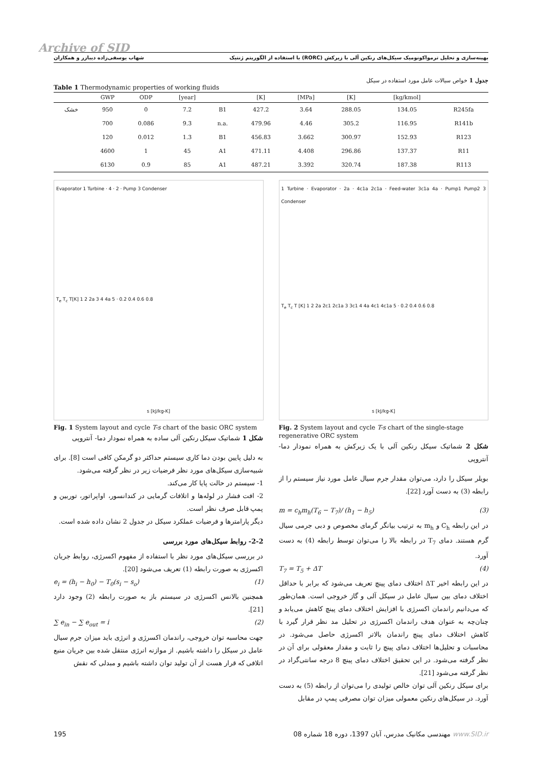Archive of SID
بهینه‌سازی و تحلیل ترمواکونومیک سیکل‌های رنکین آلی با زیرکش (RORC) با استفاده از الگوریتم ژنتیک شهاب یوسفی‌زاده دیبازر و همکاران
جدول 1 خواص سیالات عامل مورد استفاده در سیکل
Table 1 Thermodynamic properties of working fluids
| | GWP | ODP | [year] | | [K] | [MPa] | [K] | [kg/kmol] | |
| --- | --- | --- | --- | --- | --- | --- | --- | --- | --- |
| خشک | 950 | 0 | 7.2 | B1 | 427.2 | 3.64 | 288.05 | 134.05 | R245fa |
| | 700 | 0.086 | 9.3 | n.a. | 479.96 | 4.46 | 305.2 | 116.95 | R141b |
| | 120 | 0.012 | 1.3 | B1 | 456.83 | 3.662 | 300.97 | 152.93 | R123 |
| | 4600 | 1 | 45 | A1 | 471.11 | 4.408 | 296.86 | 137.37 | R11 |
| | 6130 | 0.9 | 85 | A1 | 487.21 | 3.392 | 320.74 | 187.38 | R113 |
Evaporator 1 Turbine · 4 · 2 · Pump 3 Condenser
T<sub>e</sub> T<sub>c</sub> T[K] 1 2 2a 3 4 4a 5 · 0.2 0.4 0.6 0.8
s [kJ/kg-K]
Fig. 1 System layout and cycle T-s chart of the basic ORC system
شکل 1 شماتیک سیکل رنکین آلی ساده به همراه نمودار دما- آنتروپی
به دلیل پایین بودن دما کاری سیستم حداکثر دو گرمکن کافی است [8]. برای شبیه‌سازی سیکل‌های مورد نظر فرضیات زیر در نظر گرفته می‌شود.
1- سیستم در حالت پایا کار می‌کند.
2- افت فشار در لوله‌ها و اتلافات گرمایی در کندانسور، اواپراتور، توربین و پمپ قابل صرف نظر است.
دیگر پارامترها و فرضیات عملکرد سیکل در جدول 2 نشان داده شده است.
2-2- روابط سیکل‌های مورد بررسی
در بررسی سیکل‌های مورد نظر با استفاده از مفهوم اکسرژی، روابط جریان اکسرژی به صورت رابطه (1) تعریف می‌شود [20].
e<sub>i</sub> = (h<sub>i</sub> − h<sub>0</sub>) − T<sub>0</sub>(s<sub>i</sub> − s<sub>o</sub>) (1)
همچنین بالانس اکسرژی در سیستم باز به صورت رابطه (2) وجود دارد [21].
∑ e<sub>in</sub> − ∑ e<sub>out</sub> = i (2)
جهت محاسبه توان خروجی، راندمان اکسرژی و انرژی باید میزان جرم سیال عامل در سیکل را داشته باشیم. از موازنه انرژی منتقل شده بین جریان منبع اتلافی که قرار هست از آن تولید توان داشته باشیم و مبدلی که نقش
1 Turbine · Evaporator · 2a · 4c1a 2c1a · Feed-water 3c1a 4a · Pump1 Pump2 3 Condenser
T<sub>e</sub> T<sub>c</sub> T [K] 1 2 2a 2c1 2c1a 3 3c1 4 4a 4c1 4c1a 5 · 0.2 0.4 0.6 0.8
s [kJ/kg-K]
Fig. 2 System layout and cycle T-s chart of the single-stage regenerative ORC system
شکل 2 شماتیک سیکل رنکین آلی با یک زیرکش به همراه نمودار دما- آنتروپی
بویلر سیکل را دارد، می‌توان مقدار جرم سیال عامل مورد نیاز سیستم را از رابطه (3) به دست آورد [22].
m = c<sub>h</sub>m<sub>h</sub>(T<sub>6</sub> − T<sub>7</sub>)/ (h<sub>1</sub> − h<sub>5</sub>) (3)
در این رابطه C<sub>h</sub> و m<sub>h</sub> به ترتیب بیانگر گرمای مخصوص و دبی جرمی سیال گرم هستند. دمای T<sub>7</sub> در رابطه بالا را می‌توان توسط رابطه (4) به دست آورد.
T<sub>7</sub> = T<sub>5</sub> + ΔT (4)
در این رابطه اخیر ΔT اختلاف دمای پینچ تعریف می‌شود که برابر با حداقل اختلاف دمای بین سیال عامل در سیکل آلی و گاز خروجی است. همان‌طور که می‌دانیم راندمان اکسرژی با افزایش اختلاف دمای پینچ کاهش می‌یابد و چنان‌چه به عنوان هدف راندمان اکسرژی در تحلیل مد نظر قرار گیرد با کاهش اختلاف دمای پینچ راندمان بالاتر اکسرژی حاصل می‌شود. در محاسبات و تحلیل‌ها اختلاف دمای پینچ را ثابت و مقدار معقولی برای آن در نظر گرفته می‌شود. در این تحقیق اختلاف دمای پینچ 8 درجه سانتی‌گراد در نظر گرفته می‌شود [21].
برای سیکل رنکین آلی توان خالص تولیدی را می‌توان از رابطه (5) به دست آورد. در سیکل‌های رنکین معمولی میزان توان مصرفی پمپ در مقابل
195 مهندسی مکانیک مدرس، آبان 1397، دوره 18 شماره 08 www.SID.ir